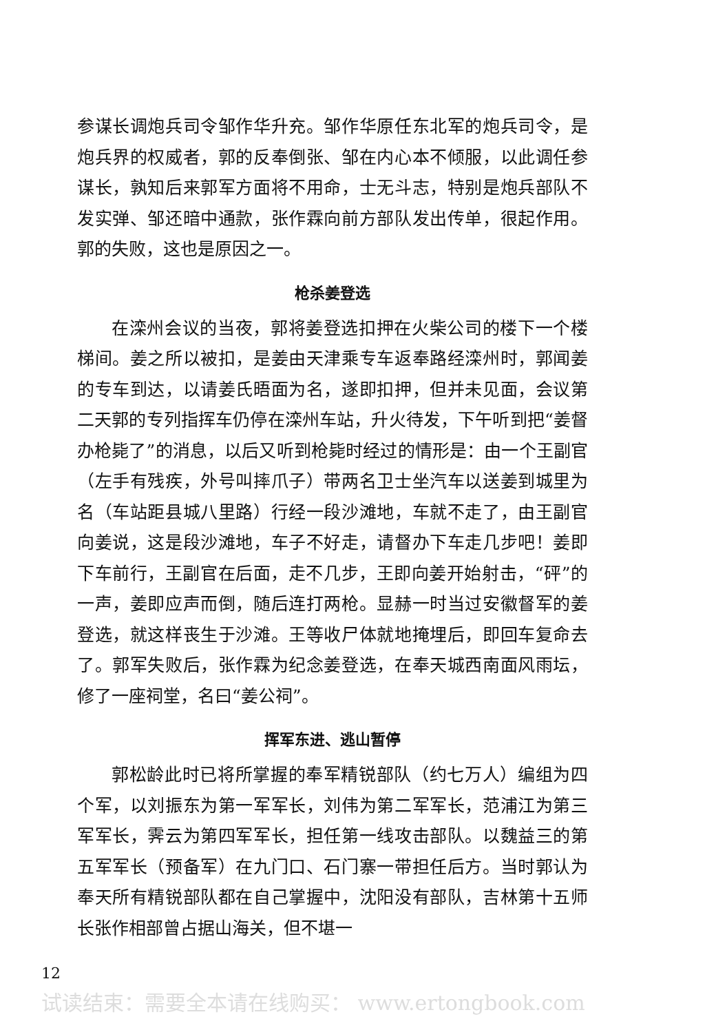参谋长调炮兵司令邹作华升充。邹作华原任东北军的炮兵司令，是炮兵界的权威者，郭的反奉倒张、邹在内心本不倾服，以此调任参谋长，孰知后来郭军方面将不用命，士无斗志，特别是炮兵部队不发实弹、邹还暗中通款，张作霖向前方部队发出传单，很起作用。郭的失败，这也是原因之一。
枪杀姜登选
在滦州会议的当夜，郭将姜登选扣押在火柴公司的楼下一个楼梯间。姜之所以被扣，是姜由天津乘专车返奉路经滦州时，郭闻姜的专车到达，以请姜氏晤面为名，遂即扣押，但并未见面，会议第二天郭的专列指挥车仍停在滦州车站，升火待发，下午听到把“姜督办枪毙了”的消息，以后又听到枪毙时经过的情形是：由一个王副官（左手有残疾，外号叫摔爪子）带两名卫士坐汽车以送姜到城里为名（车站距县城八里路）行经一段沙滩地，车就不走了，由王副官向姜说，这是段沙滩地，车子不好走，请督办下车走几步吧！姜即下车前行，王副官在后面，走不几步，王即向姜开始射击，“砰”的一声，姜即应声而倒，随后连打两枪。显赫一时当过安徽督军的姜登选，就这样丧生于沙滩。王等收尸体就地掩埋后，即回车复命去了。郭军失败后，张作霖为纪念姜登选，在奉天城西南面风雨坛，修了一座祠堂，名曰“姜公祠”。
挥军东进、逃山暂停
郭松龄此时已将所掌握的奉军精锐部队（约七万人）编组为四个军，以刘振东为第一军军长，刘伟为第二军军长，范浦江为第三军军长，霁云为第四军军长，担任第一线攻击部队。以魏益三的第五军军长（预备军）在九门口、石门寨一带担任后方。当时郭认为奉天所有精锐部队都在自己掌握中，沈阳没有部队，吉林第十五师长张作相部曾占据山海关，但不堪一
12
试读结束：需要全本请在线购买： www.ertongbook.com